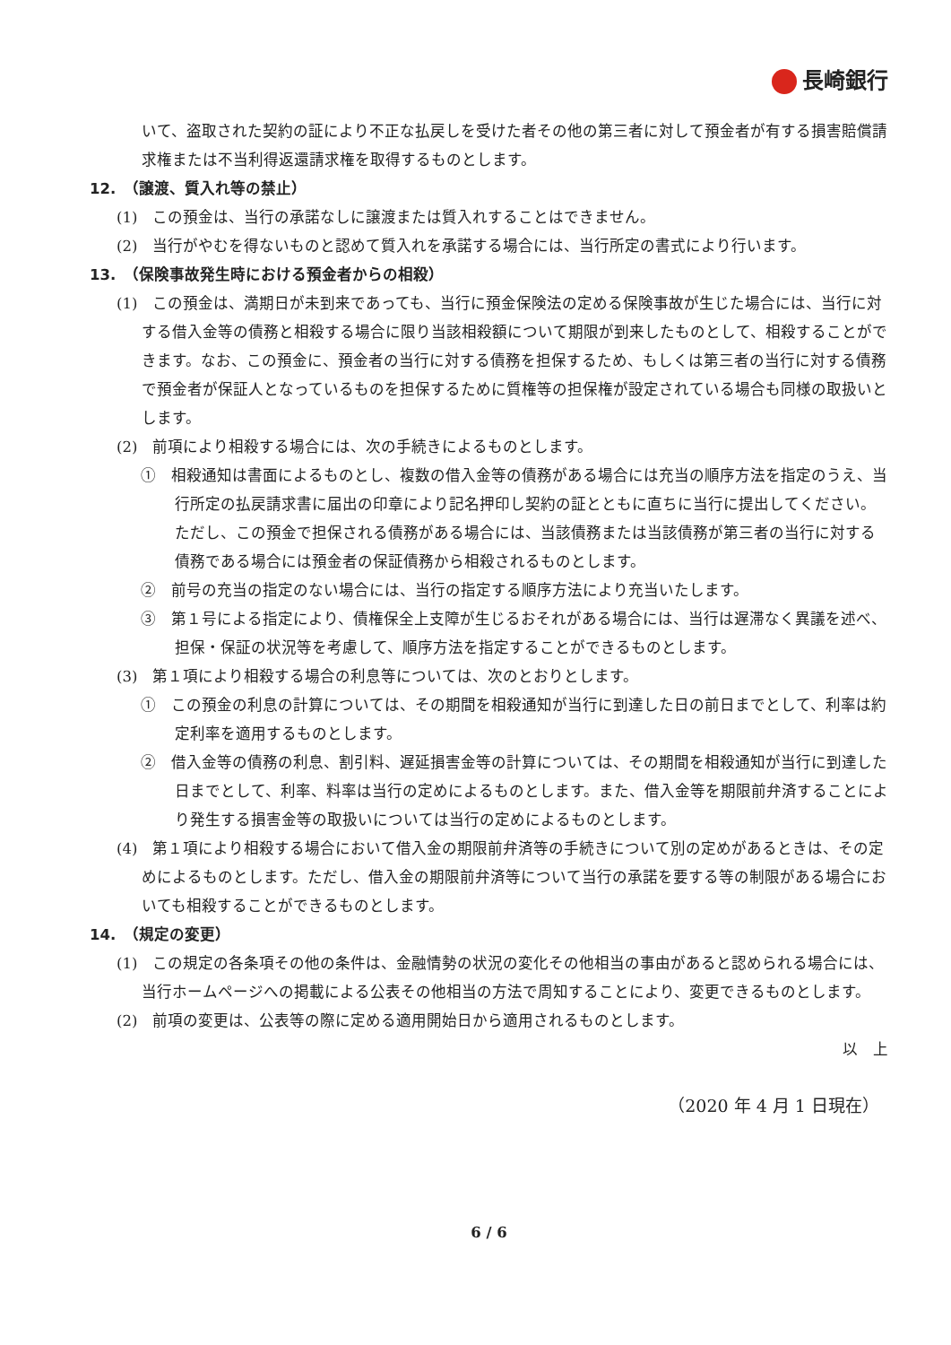長崎銀行
いて、盗取された契約の証により不正な払戻しを受けた者その他の第三者に対して預金者が有する損害賠償請求権または不当利得返還請求権を取得するものとします。
12.　（譲渡、質入れ等の禁止）
(1)　この預金は、当行の承諾なしに譲渡または質入れすることはできません。
(2)　当行がやむを得ないものと認めて質入れを承諾する場合には、当行所定の書式により行います。
13.　（保険事故発生時における預金者からの相殺）
(1)　この預金は、満期日が未到来であっても、当行に預金保険法の定める保険事故が生じた場合には、当行に対する借入金等の債務と相殺する場合に限り当該相殺額について期限が到来したものとして、相殺することができます。なお、この預金に、預金者の当行に対する債務を担保するため、もしくは第三者の当行に対する債務で預金者が保証人となっているものを担保するために質権等の担保権が設定されている場合も同様の取扱いとします。
(2)　前項により相殺する場合には、次の手続きによるものとします。
①　相殺通知は書面によるものとし、複数の借入金等の債務がある場合には充当の順序方法を指定のうえ、当行所定の払戻請求書に届出の印章により記名押印し契約の証とともに直ちに当行に提出してください。ただし、この預金で担保される債務がある場合には、当該債務または当該債務が第三者の当行に対する債務である場合には預金者の保証債務から相殺されるものとします。
②　前号の充当の指定のない場合には、当行の指定する順序方法により充当いたします。
③　第１号による指定により、債権保全上支障が生じるおそれがある場合には、当行は遅滞なく異議を述べ、担保・保証の状況等を考慮して、順序方法を指定することができるものとします。
(3)　第１項により相殺する場合の利息等については、次のとおりとします。
①　この預金の利息の計算については、その期間を相殺通知が当行に到達した日の前日までとして、利率は約定利率を適用するものとします。
②　借入金等の債務の利息、割引料、遅延損害金等の計算については、その期間を相殺通知が当行に到達した日までとして、利率、料率は当行の定めによるものとします。また、借入金等を期限前弁済することにより発生する損害金等の取扱いについては当行の定めによるものとします。
(4)　第１項により相殺する場合において借入金の期限前弁済等の手続きについて別の定めがあるときは、その定めによるものとします。ただし、借入金の期限前弁済等について当行の承諾を要する等の制限がある場合においても相殺することができるものとします。
14.　（規定の変更）
(1)　この規定の各条項その他の条件は、金融情勢の状況の変化その他相当の事由があると認められる場合には、当行ホームページへの掲載による公表その他相当の方法で周知することにより、変更できるものとします。
(2)　前項の変更は、公表等の際に定める適用開始日から適用されるものとします。
以　上
（2020 年 4 月 1 日現在）
6 / 6